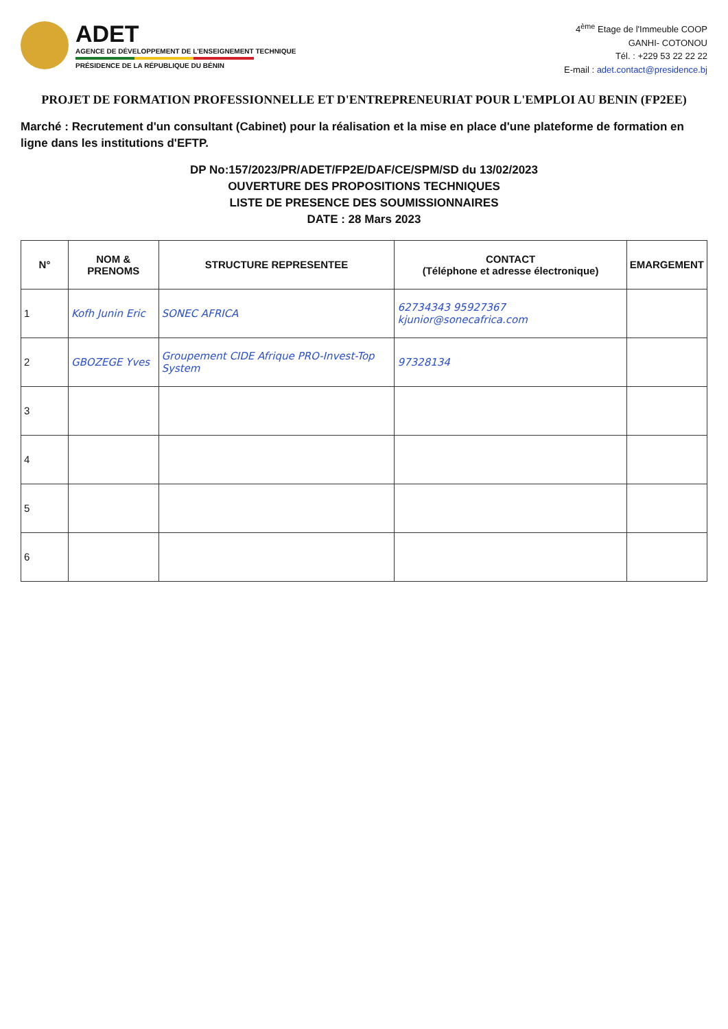ADET
AGENCE DE DÉVELOPPEMENT DE L'ENSEIGNEMENT TECHNIQUE
PRÉSIDENCE DE LA RÉPUBLIQUE DU BÉNIN
4<sup>ème</sup> Etage de l'Immeuble COOP
GANHI- COTONOU
Tél. : +229 53 22 22 22
E-mail : adet.contact@presidence.bj
PROJET DE FORMATION PROFESSIONNELLE ET D'ENTREPRENEURIAT POUR L'EMPLOI AU BENIN (FP2EE)
Marché : Recrutement d'un consultant (Cabinet) pour la réalisation et la mise en place d'une plateforme de formation en ligne dans les institutions d'EFTP.
DP No:157/2023/PR/ADET/FP2E/DAF/CE/SPM/SD du 13/02/2023
OUVERTURE DES PROPOSITIONS TECHNIQUES
LISTE DE PRESENCE DES SOUMISSIONNAIRES
DATE : 28 Mars 2023
| N° | NOM & PRENOMS | STRUCTURE REPRESENTEE | CONTACT (Téléphone et adresse électronique) | EMARGEMENT |
| --- | --- | --- | --- | --- |
| 1 | Kofh Junin Eric | SONEC AFRICA | 62734343 95927367 kjunior@sonecafrica.com | |
| 2 | GBOZEGE Yves | Groupement CIDE Afrique PRO-Invest-Top System | 97328134 | |
| 3 | | | | |
| 4 | | | | |
| 5 | | | | |
| 6 | | | | |